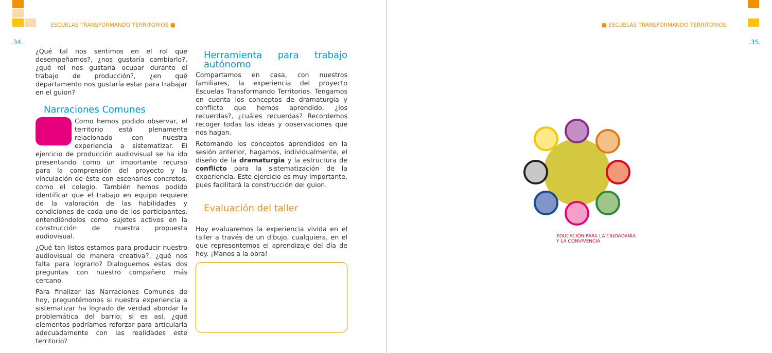ESCUELAS TRANSFORMANDO TERRITORIOS ■
.34.
¿Qué tal nos sentimos en el rol que desempeñamos?, ¿nos gustaría cambiarlo?, ¿qué rol nos gustaría ocupar durante el trabajo de producción?, ¿en qué departamento nos gustaría estar para trabajar en el guion?
Narraciones Comunes
Como hemos podido observar, el territorio está plenamente relacionado con nuestra experiencia a sistematizar. El ejercicio de producción audiovisual se ha ido presentando como un importante recurso para la comprensión del proyecto y la vinculación de éste con escenarios concretos, como el colegio. También hemos podido identificar que el trabajo en equipo requiere de la valoración de las habilidades y condiciones de cada uno de los participantes, entendiéndolos como sujetos activos en la construcción de nuestra propuesta audiovisual.
¿Qué tan listos estamos para producir nuestro audiovisual de manera creativa?, ¿qué nos falta para lograrlo? Dialoguemos estas dos preguntas con nuestro compañero más cercano.
Para finalizar las Narraciones Comunes de hoy, preguntémonos si nuestra experiencia a sistematizar ha logrado de verdad abordar la problemática del barrio; si es así, ¿qué elementos podríamos reforzar para articularla adecuadamente con las realidades este territorio?
Herramienta para trabajo autónomo
Compartamos en casa, con nuestros familiares, la experiencia del proyecto Escuelas Transformando Territorios. Tengamos en cuenta los conceptos de dramaturgia y conflicto que hemos aprendido, ¿los recuerdas?, ¿cuáles recuerdas? Recordemos recoger todas las ideas y observaciones que nos hagan.
Retomando los conceptos aprendidos en la sesión anterior, hagamos, individualmente, el diseño de la dramaturgia y la estructura de conflicto para la sistematización de la experiencia. Este ejercicio es muy importante, pues facilitará la construcción del guion.
Evaluación del taller
Hoy evaluaremos la experiencia vivida en el taller a través de un dibujo, cualquiera, en el que representemos el aprendizaje del día de hoy. ¡Manos a la obra!
■ ESCUELAS TRANSFORMANDO TERRITORIOS
.35.
EDUCACIÓN PARA LA CIUDADANÍA Y LA CONVIVENCIA